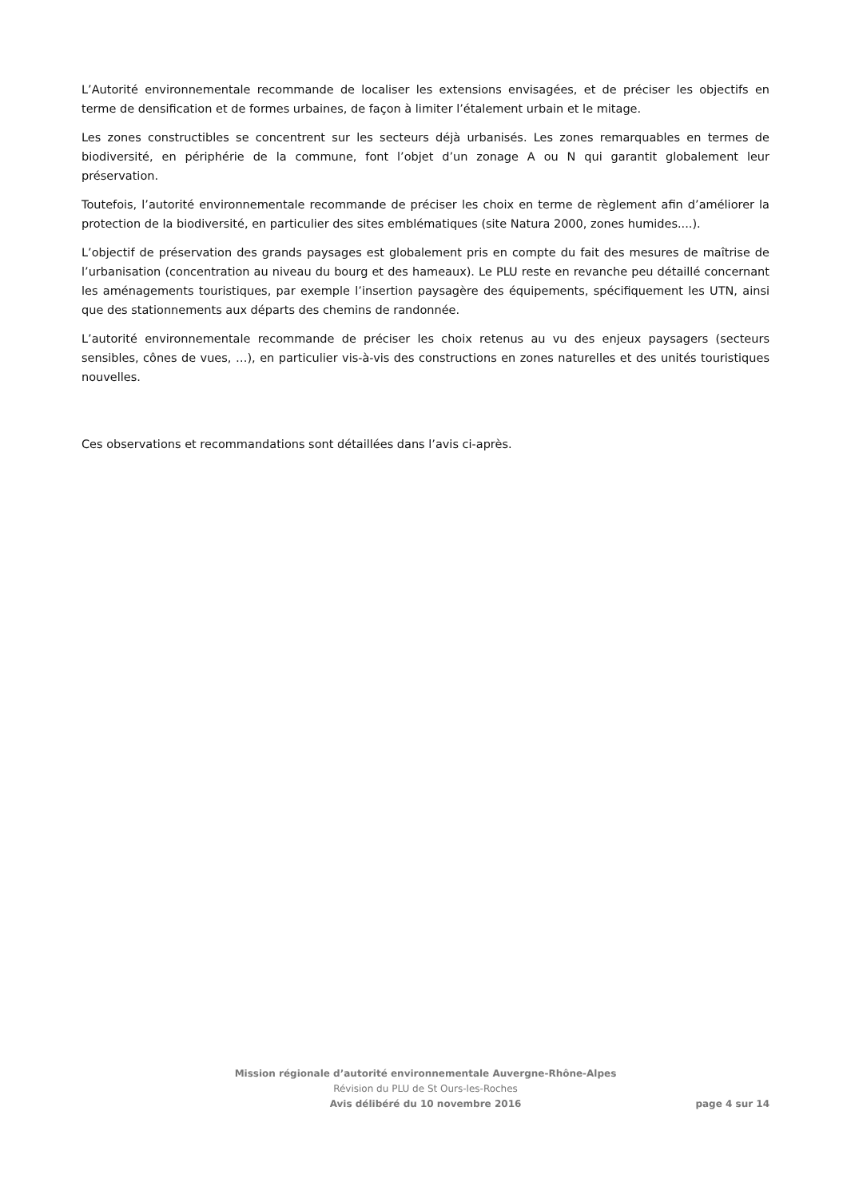L’Autorité environnementale recommande de localiser les extensions envisagées, et de préciser les objectifs en terme de densification et de formes urbaines, de façon à limiter l’étalement urbain et le mitage.
Les zones constructibles se concentrent sur les secteurs déjà urbanisés. Les zones remarquables en termes de biodiversité, en périphérie de la commune, font l’objet d’un zonage A ou N qui garantit globalement leur préservation.
Toutefois, l’autorité environnementale recommande de préciser les choix en terme de règlement afin d’améliorer la protection de la biodiversité, en particulier des sites emblématiques (site Natura 2000, zones humides....).
L’objectif de préservation des grands paysages est globalement pris en compte du fait des mesures de maîtrise de l’urbanisation (concentration au niveau du bourg et des hameaux). Le PLU reste en revanche peu détaillé concernant les aménagements touristiques, par exemple l’insertion paysagère des équipements, spécifiquement les UTN, ainsi que des stationnements aux départs des chemins de randonnée.
L’autorité environnementale recommande de préciser les choix retenus au vu des enjeux paysagers (secteurs sensibles, cônes de vues, …), en particulier vis-à-vis des constructions en zones naturelles et des unités touristiques nouvelles.
Ces observations et recommandations sont détaillées dans l’avis ci-après.
Mission régionale d’autorité environnementale Auvergne-Rhône-Alpes
Révision du PLU de St Ours-les-Roches
Avis délibéré du 10 novembre 2016 page 4 sur 14